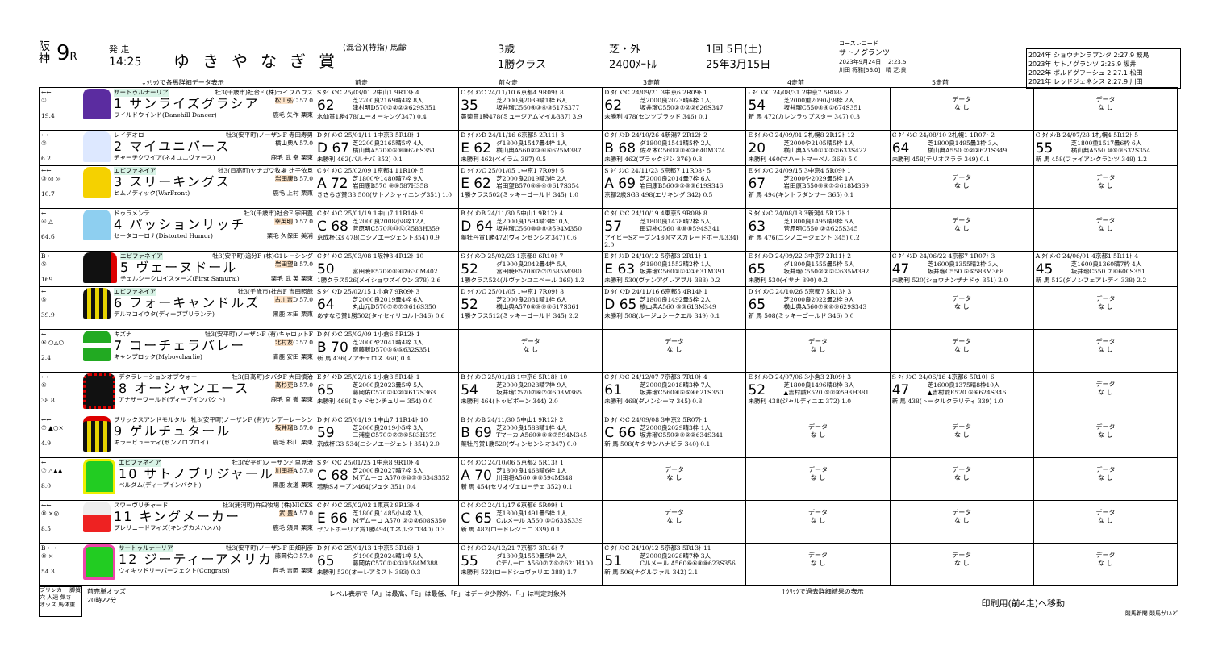阪
神
9R
発 走
14:25
ゆきやなぎ賞
(混合)(特指) 馬齢
3歳
1勝クラス
芝・外
2400ﾒｰﾄﾙ
1回 5日(土)
25年3月15日
コースレコード
サトノグランツ
2023年9月24日 2:23.5
川田 将雅[56.0] 晴 芝:良
2024年 ショウナンラプンタ 2:27.9 鮫島
2023年 サトノグランツ 2:25.9 坂井
2022年 ボルドグフーシュ 2:27.1 松田
2021年 レッドジェネシス 2:27.9 川田
↓ｸﾘｯｸで各馬詳細データ表示 前走 前々走 3走前 4走前 5走前
| ←← ① 19.4 サートゥルナーリア 牡3(千歳市)社台F (株)ライフハウス 1 サンライズグラシア 松山弘 C 57.0 ワイルドウインド(Danehill Dancer) 鹿毛 矢作 栗東 | S ﾀｲ ﾒﾝC 25/03/01 2中山1 9R13ﾄ 4 62 芝2200良2169晴4枠 8人 津村明D570②②②②629S351 水仙賞1勝478(エーオーキング347) 0.4 | C ﾀｲ ﾒﾝC 24/11/10 6京都4 9R09ﾄ 8 35 芝2000良2039晴1枠 6人 坂井瑠C560④③④③617S377 黄菊賞1勝478(ミュージアムマイル337) 3.9 | D ﾀｲ ﾒﾝC 24/09/21 3中京6 2R09ﾄ 1 62 芝2000良2023晴6枠 1人 坂井瑠C550②②②②626S347 未勝利 478(センツブラッド 346) 0.1 | - ﾀｲ ﾒﾝC 24/08/31 2中京7 5R08ﾄ 2 54 芝2000重2090小8枠 2人 坂井瑠C550④④②674S351 新 馬 472(カレンラップスター 347) 0.3 | データ な し | データ な し |
| ←← ② 6.2 レイデオロ 牡3(安平町)ノーザンF 寺田寿男 2 マイユニバース 横山典A 57.0 チャーチクワイア(ネオユニヴァース) 鹿毛 武 幸 栗東 | D ﾀｲ ﾒﾝC 25/01/11 1中京3 5R18ﾄ 1 D 67 芝2200良2165晴5枠 4人 横山典A570⑥⑥⑨⑧626S351 未勝利 462(バルナバ 352) 0.1 | D ﾀｲ ﾒﾝD 24/11/16 6京都5 2R11ﾄ 3 E 62 ダ1800良1547曇4枠 1人 横山典A560②③⑥⑥625M387 未勝利 462(ベイラム 387) 0.5 | C ﾀｲ ﾒﾝD 24/10/26 4新潟7 2R12ﾄ 2 B 68 ダ1800良1541晴5枠 2人 佐々木C560③③④③640M374 未勝利 462(ブラックジシ 376) 0.3 | E ﾀｲ ﾒﾝC 24/09/01 2札幌8 2R12ﾄ 12 20 芝2000や2105晴5枠 1人 横山典A550①①①②633S422 未勝利 460(マハートマーベル 368) 5.0 | C ﾀｲ ﾒﾝC 24/08/10 2札幌1 1R07ﾄ 2 64 芝1800良1495曇3枠 3人 横山典A550 ②②②621S349 未勝利 458(テリオスララ 349) 0.1 | C ﾀｲ ﾒﾝB 24/07/28 1札幌4 5R12ﾄ 5 55 芝1800重1517曇6枠 6人 横山典A550 ⑩⑨⑨632S354 新 馬 458(ファイアンクランツ 348) 1.2 |
| ←← ③ ◎ ◎ 10.7 エピファネイア 牡3(日高町)ヤナガワ牧場 辻子依旦 3 スリーキングス 岩田康 B 57.0 ヒムノディック(WarFront) 鹿毛 上村 栗東 | C ﾀｲ ﾒﾝC 25/02/09 1京都4 11R10ﾄ 5 A 72 芝1800や1480晴7枠 9人 岩田康B570 ⑨⑨587H358 きさらぎ賞G3 500(サトノシャイニング351) 1.0 | D ﾀｲ ﾒﾝC 25/01/05 1中京1 7R09ﾄ 6 E 62 芝2000良2019晴3枠 2人 岩田望B570④④④⑤617S354 1勝クラス502(ミッキーゴールド 345) 1.0 | S ﾀｲ ﾒﾝC 24/11/23 6京都7 11R08ﾄ 5 A 69 芝2000良2014曇7枠 6人 岩田康B560③③⑤⑤619S346 京都2歳SG3 498(エリキング 342) 0.5 | E ﾀｲ ﾒﾝC 24/09/15 3中京4 5R09ﾄ 1 67 芝2000や2029曇5枠 1人 岩田康B550⑥⑥③②618M369 新 馬 494(キントラダンサー 365) 0.1 | データ な し | データ な し |
| ← ④ △ 64.6 ドゥラメンテ 牡3(千歳市)社台F 宇田豊 4 パッションリッチ 幸英明 D 57.0 セータコーロナ(Distorted Humor) 栗毛 久保田 美浦 | C ﾀｲ ﾒﾝC 25/01/19 1中山7 11R14ﾄ 9 C 68 芝2000良2008小8枠12人 菅原明C570⑬⑬⑫⑫583H359 京成杯G3 478(ニシノエージェント354) 0.9 | B ﾀｲ ﾒﾝB 24/11/30 5中山1 9R12ﾄ 4 D 64 芝2000良1594晴3枠10人 坂井瑠C560⑩⑩⑧⑨594M350 葉牡丹賞1勝472(ヴィンセンシオ347) 0.6 | C ﾀｲ ﾒﾝC 24/10/19 4東京5 9R08ﾄ 8 57 芝1800良1478晴2枠 5人 田辺裕C560 ⑧⑧⑧594S341 アイビーSオープン480(マスカレードボール334) 2.0 | S ﾀｲ ﾒﾝC 24/08/18 3新潟4 5R12ﾄ 1 63 芝1800良1495晴8枠 5人 菅原明C550 ②②625S345 新 馬 476(ニシノエージェント 345) 0.2 | データ な し | データ な し |
| B ← ⑤ 169. エピファネイア 牡3(安平町)追分F (株)G1レーシング 5 ヴェーヌドール 岩田望 B 57.0 チェルシークロイスターズ(First Samurai) 栗毛 武 英 栗東 | C ﾀｲ ﾒﾝC 25/03/08 1阪神3 4R12ﾄ 10 50 富田暁E570④④④⑦630M402 1勝クラス526(メイショウズイウン 378) 2.6 | S ﾀｲ ﾒﾝD 25/02/23 1京都8 6R10ﾄ 7 52 ダ1900良2042曇4枠 5人 富田暁E570④⑦⑦⑦585M380 1勝クラス524(ルヴァンユニベール 369) 1.2 | E ﾀｲ ﾒﾝD 24/10/12 5京都3 2R11ﾄ 1 E 63 ダ1800良1552晴2枠 1人 坂井瑠C560①①①①631M391 未勝利 530(ヴァンアグレアブル 383) 0.2 | E ﾀｲ ﾒﾝD 24/09/22 3中京7 2R11ﾄ 2 65 ダ1800良1555曇5枠 5人 坂井瑠C550②②②①635M392 未勝利 530(イサナ 390) 0.2 | C ﾀｲ ﾒﾝD 24/06/22 4京都7 1R07ﾄ 3 47 芝1600良1355晴2枠 3人 坂井瑠C550 ⑤⑤583M368 未勝利 520(ショウナンザナドゥ 351) 2.0 | A ﾀｲ ﾒﾝC 24/06/01 4京都1 5R11ﾄ 4 45 芝1600良1360晴7枠 4人 坂井瑠C550 ⑦⑥600S351 新 馬 512(ダノンフェアレディ 338) 2.2 |
| ← ⑤ 39.9 エピファネイア 牡3(千歳市)社台F 吉田照哉 6 フォーキャンドルズ 古川吉 D 57.0 デルマコイウタ(ディープブリランテ) 黒鹿 本田 栗東 | S ﾀｲ ﾒﾝD 25/02/15 1小倉7 9R09ﾄ 3 64 芝2000良2019曇4枠 6人 丸山元D570⑦⑦⑦⑦616S350 あすなろ賞1勝502(タイセイリコルト346) 0.6 | D ﾀｲ ﾒﾝC 25/01/05 1中京1 7R09ﾄ 8 52 芝2000良2031晴1枠 6人 横山典A570⑧⑨⑨⑧617S361 1勝クラス512(ミッキーゴールド 345) 2.2 | D ﾀｲ ﾒﾝD 24/11/16 6京都5 4R14ﾄ 1 D 65 芝1800良1492曇5枠 2人 横山典A560 ③③613M349 未勝利 508(ルージュシークエル 349) 0.1 | D ﾀｲ ﾒﾝC 24/10/26 5京都7 5R13ﾄ 3 65 芝2000良2022曇2枠 9人 横山典A560⑦⑥⑧⑨629S343 新 馬 508(ミッキーゴールド 346) 0.0 | データ な し | データ な し |
| ← ⑥ ○△○ 2.4 キズナ 牡3(安平町)ノーザンF (有)キャロットF 7 コーチェラバレー 北村友 C 57.0 キャンプロック(Myboycharlie) 青鹿 安田 栗東 | D ﾀｲ ﾒﾝC 25/02/09 1小倉6 5R12ﾄ 1 B 70 芝2000や2041晴4枠 3人 斎藤新D570⑤⑤⑤632S351 新 馬 436(ノアチェロス 360) 0.4 | データ な し | データ な し | データ な し | データ な し | データ な し |
| ←← ⑥ 38.8 デクラレーションオブウォー 牡3(日高町)タバタF 大田慎治 8 オーシャンエース 高杉吏 B 57.0 アナザーワールド(ディープインパクト) 鹿毛 宮 徹 栗東 | E ﾀｲ ﾒﾝD 25/02/16 1小倉8 5R14ﾄ 1 65 芝2000良2023曇5枠 5人 藤岡佑C570②①②①617S363 未勝利 468(ミッドセンチュリー 354) 0.0 | B ﾀｲ ﾒﾝC 25/01/18 1中京6 5R18ﾄ 10 54 芝2000良2028晴7枠 9人 坂井瑠C570⑦⑥⑦⑧603M365 未勝利 464(トッピボーン 344) 2.0 | C ﾀｲ ﾒﾝC 24/12/07 7京都3 7R10ﾄ 4 61 芝2000良2018晴3枠 7人 坂井瑠C560④⑤⑤④621S350 未勝利 468(ダノンシーマ 345) 0.8 | E ﾀｲ ﾒﾝD 24/07/06 3小倉3 2R09ﾄ 3 52 芝1800良1496晴8枠 3人 ▲吉村誠E520 ⑤②③593H381 未勝利 438(ジャルディニエ 372) 1.0 | S ﾀｲ ﾒﾝC 24/06/16 4京都6 5R10ﾄ 6 47 芝1600良1375晴8枠10人 ▲吉村誠E520 ⑥⑥624S346 新 馬 438(トータルクラリティ 339) 1.0 | データ な し |
| ←← ⑦ ▲○× 4.9 ブリックスアンドモルタル 牡3(安平町)ノーザンF (有)サンデーレーシン 9 ゲルチュタール 坂井瑠 B 57.0 キラービューティ(ゼンノロブロイ) 鹿毛 杉山 栗東 | D ﾀｲ ﾒﾝC 25/01/19 1中山7 11R14ﾄ 10 59 芝2000良2019小5枠 3人 三浦皇C570⑦⑦⑦⑥583H379 京成杯G3 534(ニシノエージェント354) 2.0 | B ﾀｲ ﾒﾝB 24/11/30 5中山1 9R12ﾄ 2 B 69 芝2000良1588晴1枠 4人 Tマーカ A560⑧⑧⑧⑦594M345 葉牡丹賞1勝520(ヴィンセンシオ347) 0.0 | D ﾀｲ ﾒﾝC 24/09/08 3中京2 5R07ﾄ 1 C 66 芝2000良2029晴3枠 1人 坂井瑠C550②②②②634S341 新 馬 508(キタサンハナビラ 340) 0.1 | データ な し | データ な し | データ な し |
| ← ⑦ △▲▲ 8.0 エピファネイア 牡3(安平町)ノーザンF 里見治 10 サトノブリジャール 川田将 A 57.0 ベルダム(ディープインパクト) 黒鹿 友道 栗東 | S ﾀｲ ﾒﾝC 25/01/25 1中京8 9R10ﾄ 4 C 68 芝2000良2027晴7枠 5人 Mデムーロ A570⑨⑩⑤⑤634S352 若駒Sオープン464(ジュタ 351) 0.4 | C ﾀｲ ﾒﾝC 24/10/06 5京都2 5R13ﾄ 1 A 70 芝1800良1468晴6枠 1人 川田将A560 ⑧⑧594M348 新 馬 454(セリオヴェローチェ 352) 0.1 | データ な し | データ な し | データ な し | データ な し |
| ←← ⑧ ×◎ 8.5 スワーヴリチャード 牡3(浦河町)杵臼牧場 (株)NICKS 11 キングメーカー 武 豊 A 57.0 プレリュードフィズ(キングカメハメハ) 鹿毛 須貝 栗東 | C ﾀｲ ﾒﾝC 25/02/02 1東京2 9R13ﾄ 4 E 66 芝1800良1485小4枠 3人 Mデムーロ A570 ②②②608S350 セントポーリア賞1勝494(エネルジコ340) 0.3 | C ﾀｲ ﾒﾝC 24/11/17 6京都6 5R09ﾄ 1 C 65 芝1800良1491曇5枠 1人 Cルメール A560 ①①633S339 新 馬 482(ロードレジェロ 339) 0.1 | データ な し | データ な し | データ な し | データ な し |
| B ← ← ⑧ × 54.3 サートゥルナーリア 牡3(安平町)ノーザンF 田畑利彦 12 ジーティーアメリカ 藤岡佑C 57.0 ウィキッドリーパーフェクト(Congrats) 芦毛 吉岡 栗東 | D ﾀｲ ﾒﾝC 25/01/13 1中京5 3R16ﾄ 1 65 ダ1900良2024晴1枠 5人 藤岡佑C570①①①①584M388 未勝利 520(オーレアミスト 383) 0.3 | C ﾀｲ ﾒﾝC 24/12/21 7京都7 3R16ﾄ 7 55 ダ1800良1559曇5枠 2人 Cデムーロ A560⑦⑦⑨⑦621H400 未勝利 522(ロードシュヴァリエ 388) 1.7 | C ﾀｲ ﾒﾝC 24/10/12 5京都3 5R13ﾄ 11 51 芝2000良2028晴7枠 3人 Cルメール A560⑥⑥⑧⑧623S356 新 馬 506(ナグルファル 342) 2.1 | データ な し | データ な し | データ な し |
ブリンカー 脚質
穴 人速 気さ
オッズ 馬体重
前売単オッズ
20時22分
レベル表示で「A」は最高、「E」は最低、「F」はデータ少除外、「-」は判定対象外 ↑ｸﾘｯｸで過去詳細結果の表示
印刷用(前4走)へ移動
競馬新聞 競馬がいど